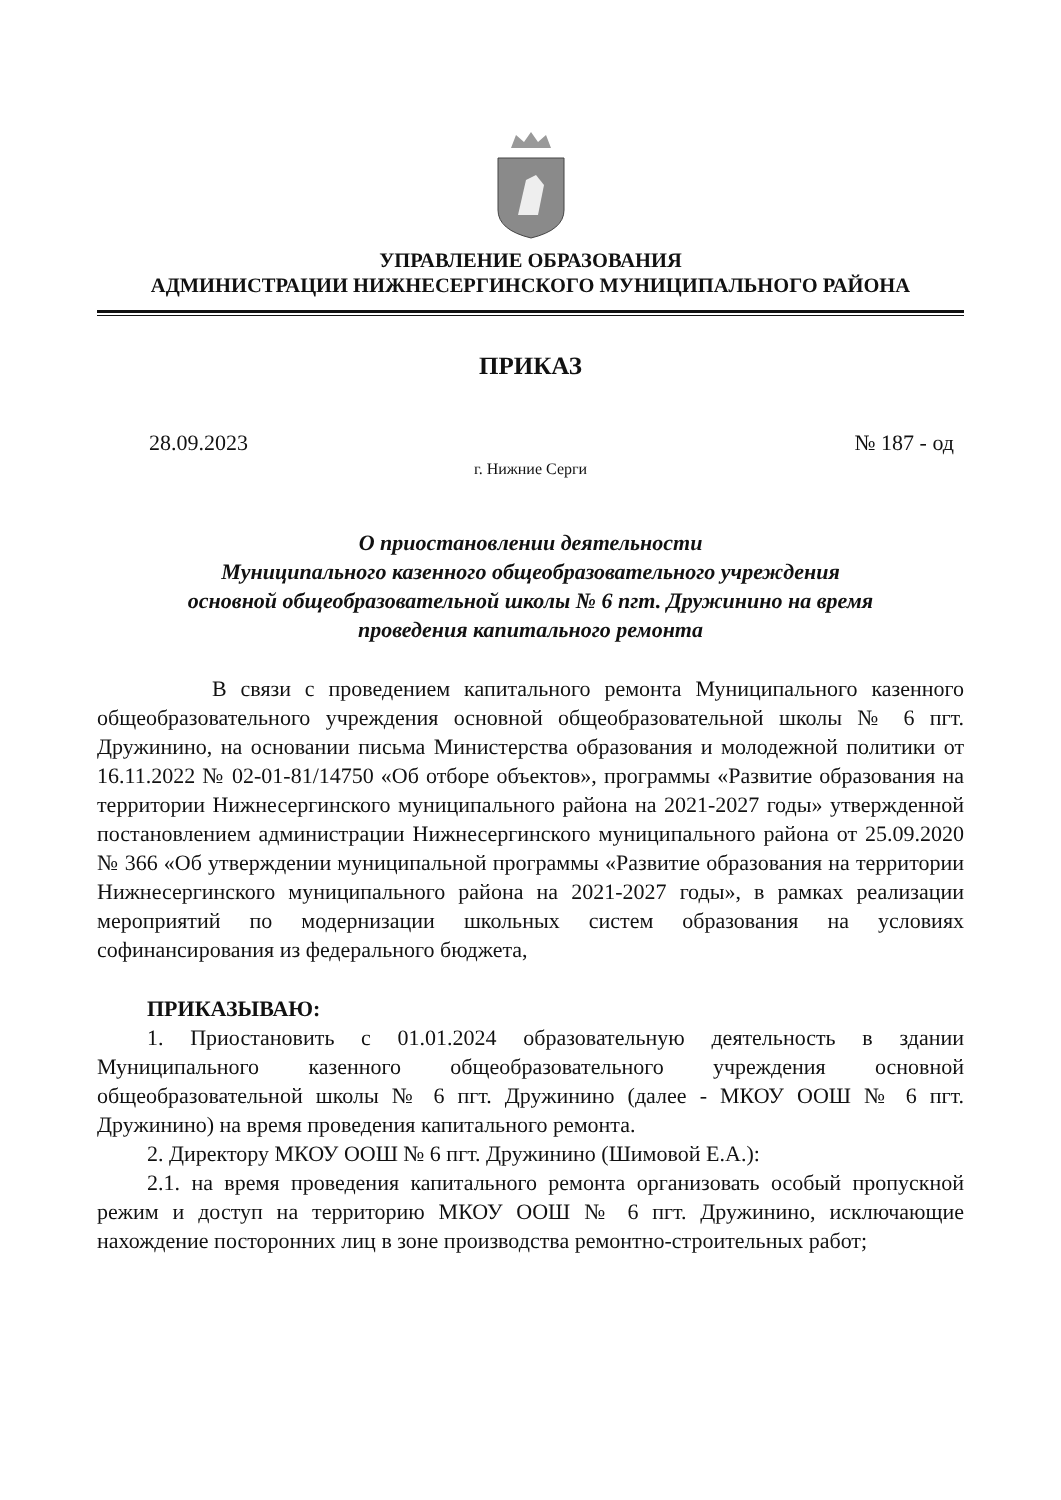УПРАВЛЕНИЕ ОБРАЗОВАНИЯ
АДМИНИСТРАЦИИ НИЖНЕСЕРГИНСКОГО МУНИЦИПАЛЬНОГО РАЙОНА
ПРИКАЗ
28.09.2023 № 187 - од
г. Нижние Серги
О приостановлении деятельности
Муниципального казенного общеобразовательного учреждения
основной общеобразовательной школы № 6 пгт. Дружинино на время
проведения капитального ремонта
В связи с проведением капитального ремонта Муниципального казенного общеобразовательного учреждения основной общеобразовательной школы № 6 пгт. Дружинино, на основании письма Министерства образования и молодежной политики от 16.11.2022 № 02-01-81/14750 «Об отборе объектов», программы «Развитие образования на территории Нижнесергинского муниципального района на 2021-2027 годы» утвержденной постановлением администрации Нижнесергинского муниципального района от 25.09.2020 № 366 «Об утверждении муниципальной программы «Развитие образования на территории Нижнесергинского муниципального района на 2021-2027 годы», в рамках реализации мероприятий по модернизации школьных систем образования на условиях софинансирования из федерального бюджета,
ПРИКАЗЫВАЮ:
1. Приостановить с 01.01.2024 образовательную деятельность в здании Муниципального казенного общеобразовательного учреждения основной общеобразовательной школы № 6 пгт. Дружинино (далее - МКОУ ООШ № 6 пгт. Дружинино) на время проведения капитального ремонта.
2. Директору МКОУ ООШ № 6 пгт. Дружинино (Шимовой Е.А.):
2.1. на время проведения капитального ремонта организовать особый пропускной режим и доступ на территорию МКОУ ООШ № 6 пгт. Дружинино, исключающие нахождение посторонних лиц в зоне производства ремонтно-строительных работ;